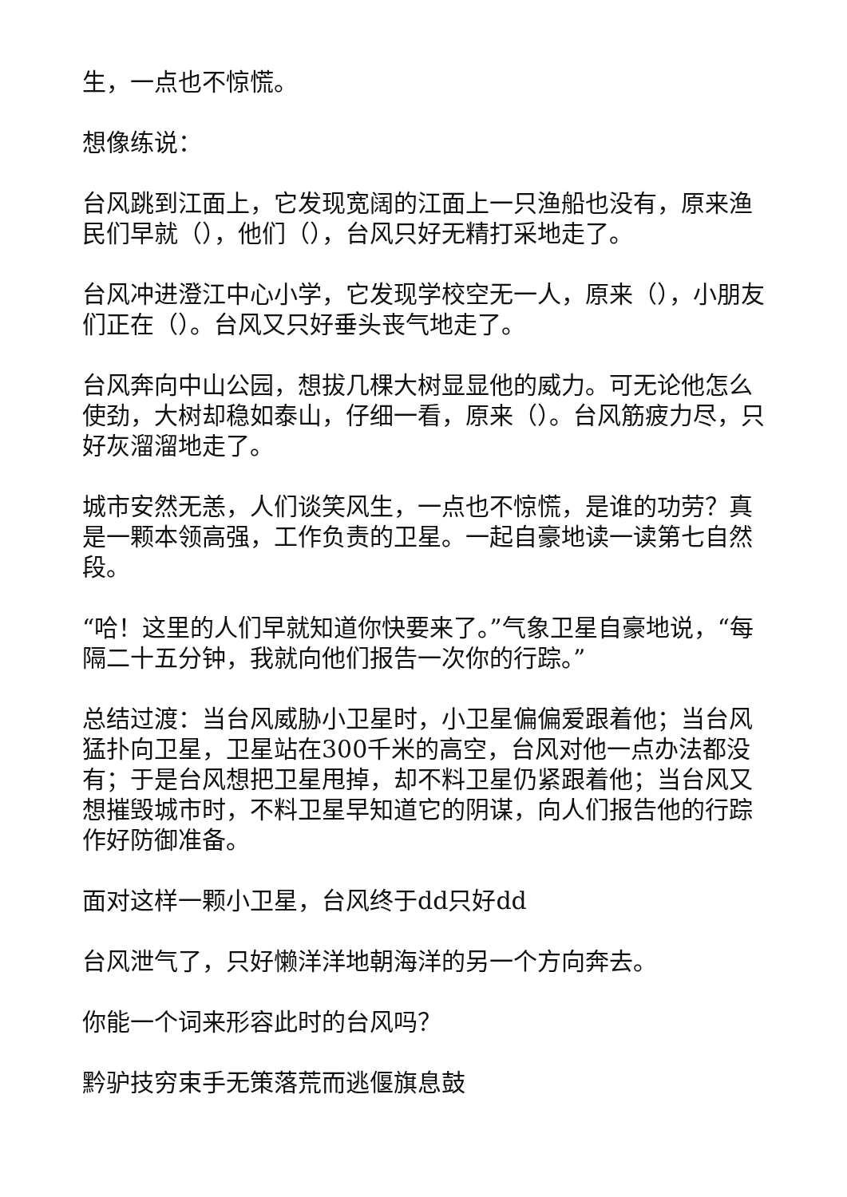生，一点也不惊慌。
想像练说：
台风跳到江面上，它发现宽阔的江面上一只渔船也没有，原来渔民们早就（），他们（），台风只好无精打采地走了。
台风冲进澄江中心小学，它发现学校空无一人，原来（），小朋友们正在（）。台风又只好垂头丧气地走了。
台风奔向中山公园，想拔几棵大树显显他的威力。可无论他怎么使劲，大树却稳如泰山，仔细一看，原来（）。台风筋疲力尽，只好灰溜溜地走了。
城市安然无恙，人们谈笑风生，一点也不惊慌，是谁的功劳？真是一颗本领高强，工作负责的卫星。一起自豪地读一读第七自然段。
“哈！这里的人们早就知道你快要来了。”气象卫星自豪地说，“每隔二十五分钟，我就向他们报告一次你的行踪。”
总结过渡：当台风威胁小卫星时，小卫星偏偏爱跟着他；当台风猛扑向卫星，卫星站在300千米的高空，台风对他一点办法都没有；于是台风想把卫星甩掉，却不料卫星仍紧跟着他；当台风又想摧毁城市时，不料卫星早知道它的阴谋，向人们报告他的行踪作好防御准备。
面对这样一颗小卫星，台风终于dd只好dd
台风泄气了，只好懒洋洋地朝海洋的另一个方向奔去。
你能一个词来形容此时的台风吗？
黔驴技穷束手无策落荒而逃偃旗息鼓